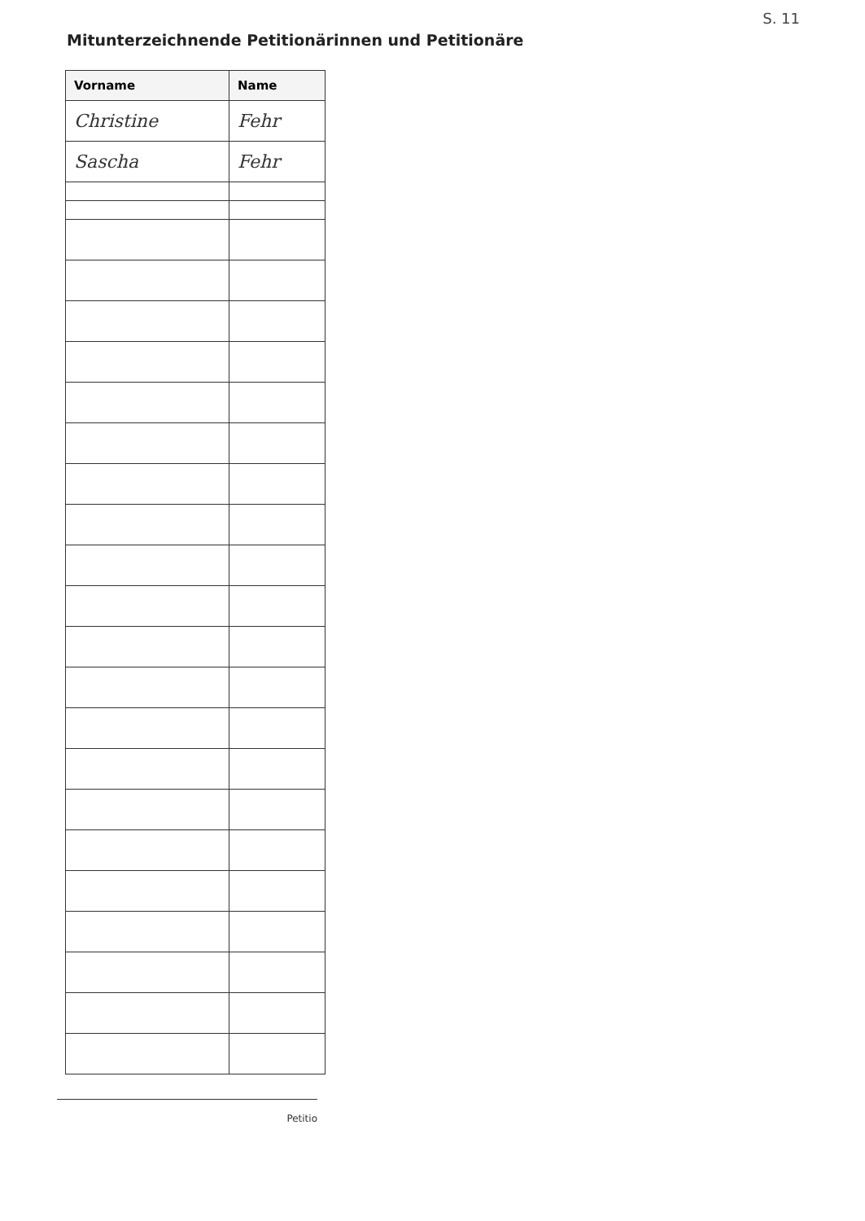S. 11
Mitunterzeichnende Petitionärinnen und Petitionäre
| Vorname | Name |
| --- | --- |
| Christine | Fehr |
| Sascha | Fehr |
Petitio